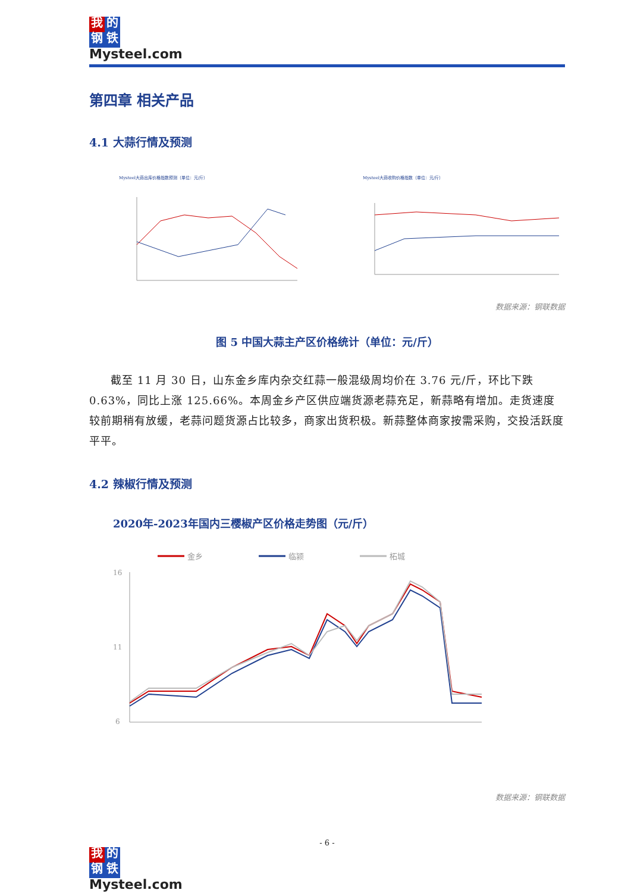我的
钢铁
Mysteel.com
第四章 相关产品
4.1 大蒜行情及预测
Mysteel大蒜出库价格指数预测（单位：元/斤）
Mysteel大蒜收购价格指数（单位：元/斤）
数据来源：钢联数据
图 5 中国大蒜主产区价格统计（单位：元/斤）
截至 11 月 30 日，山东金乡库内杂交红蒜一般混级周均价在 3.76 元/斤，环比下跌 0.63%，同比上涨 125.66%。本周金乡产区供应端货源老蒜充足，新蒜略有增加。走货速度较前期稍有放缓，老蒜问题货源占比较多，商家出货积极。新蒜整体商家按需采购，交投活跃度平平。
4.2 辣椒行情及预测
2020年-2023年国内三樱椒产区价格走势图（元/斤）
金乡
临颍
柘城
16
11
6
数据来源：钢联数据
- 6 -
我的
钢铁
Mysteel.com